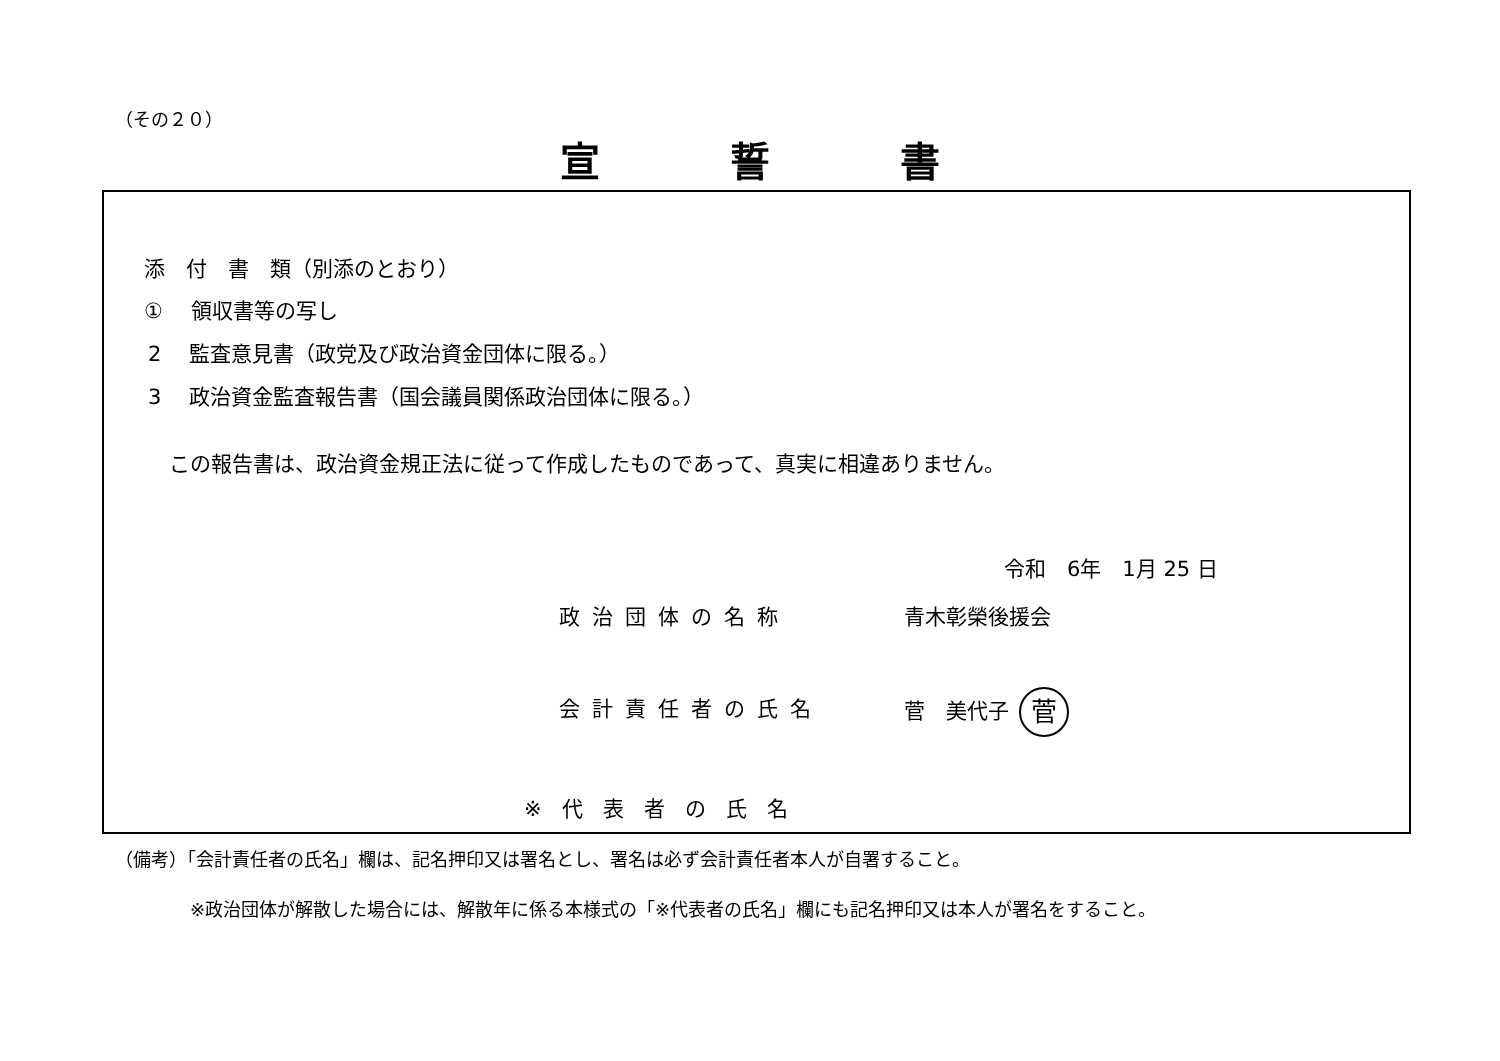（その２０）
宣誓書
添　付　書　類（別添のとおり）
①　 領収書等の写し
2　 監査意見書（政党及び政治資金団体に限る。）
3　 政治資金監査報告書（国会議員関係政治団体に限る。）
この報告書は、政治資金規正法に従って作成したものであって、真実に相違ありません。
令和　6年　1月 25 日
政治団体の名称 青木彰榮後援会
会計責任者の氏名 菅　美代子 菅
※代表者の氏名
（備考）「会計責任者の氏名」欄は、記名押印又は署名とし、署名は必ず会計責任者本人が自署すること。
※政治団体が解散した場合には、解散年に係る本様式の「※代表者の氏名」欄にも記名押印又は本人が署名をすること。